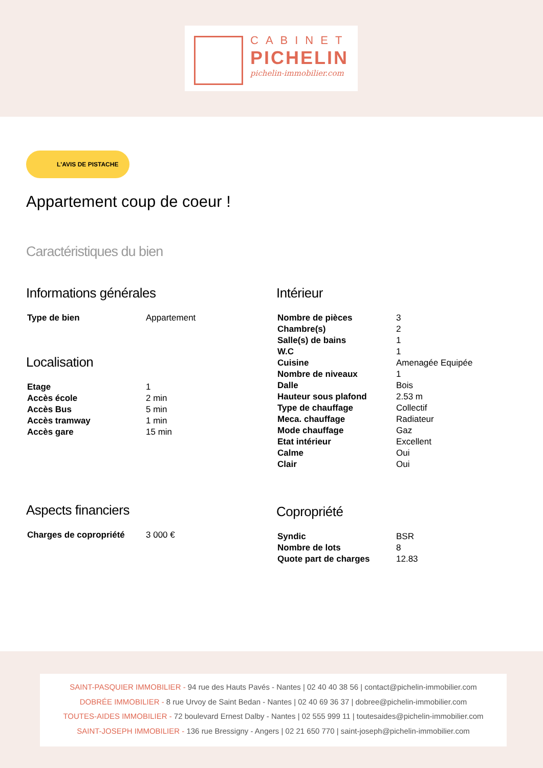CABINET
PICHELIN
pichelin-immobilier.com
L'AVIS DE PISTACHE
Appartement coup de coeur !
Caractéristiques du bien
Informations générales
| Type de bien | Appartement |
Localisation
| Etage | 1 |
| Accès école | 2 min |
| Accès Bus | 5 min |
| Accès tramway | 1 min |
| Accès gare | 15 min |
Aspects financiers
| Charges de copropriété | 3 000 € |
Intérieur
| Nombre de pièces | 3 |
| Chambre(s) | 2 |
| Salle(s) de bains | 1 |
| W.C | 1 |
| Cuisine | Amenagée Equipée |
| Nombre de niveaux | 1 |
| Dalle | Bois |
| Hauteur sous plafond | 2.53 m |
| Type de chauffage | Collectif |
| Meca. chauffage | Radiateur |
| Mode chauffage | Gaz |
| Etat intérieur | Excellent |
| Calme | Oui |
| Clair | Oui |
Copropriété
| Syndic | BSR |
| Nombre de lots | 8 |
| Quote part de charges | 12.83 |
SAINT-PASQUIER IMMOBILIER - 94 rue des Hauts Pavés - Nantes | 02 40 40 38 56 | contact@pichelin-immobilier.com
DOBRÉE IMMOBILIER - 8 rue Urvoy de Saint Bedan - Nantes | 02 40 69 36 37 | dobree@pichelin-immobilier.com
TOUTES-AIDES IMMOBILIER - 72 boulevard Ernest Dalby - Nantes | 02 555 999 11 | toutesaides@pichelin-immobilier.com
SAINT-JOSEPH IMMOBILIER - 136 rue Bressigny - Angers | 02 21 650 770 | saint-joseph@pichelin-immobilier.com